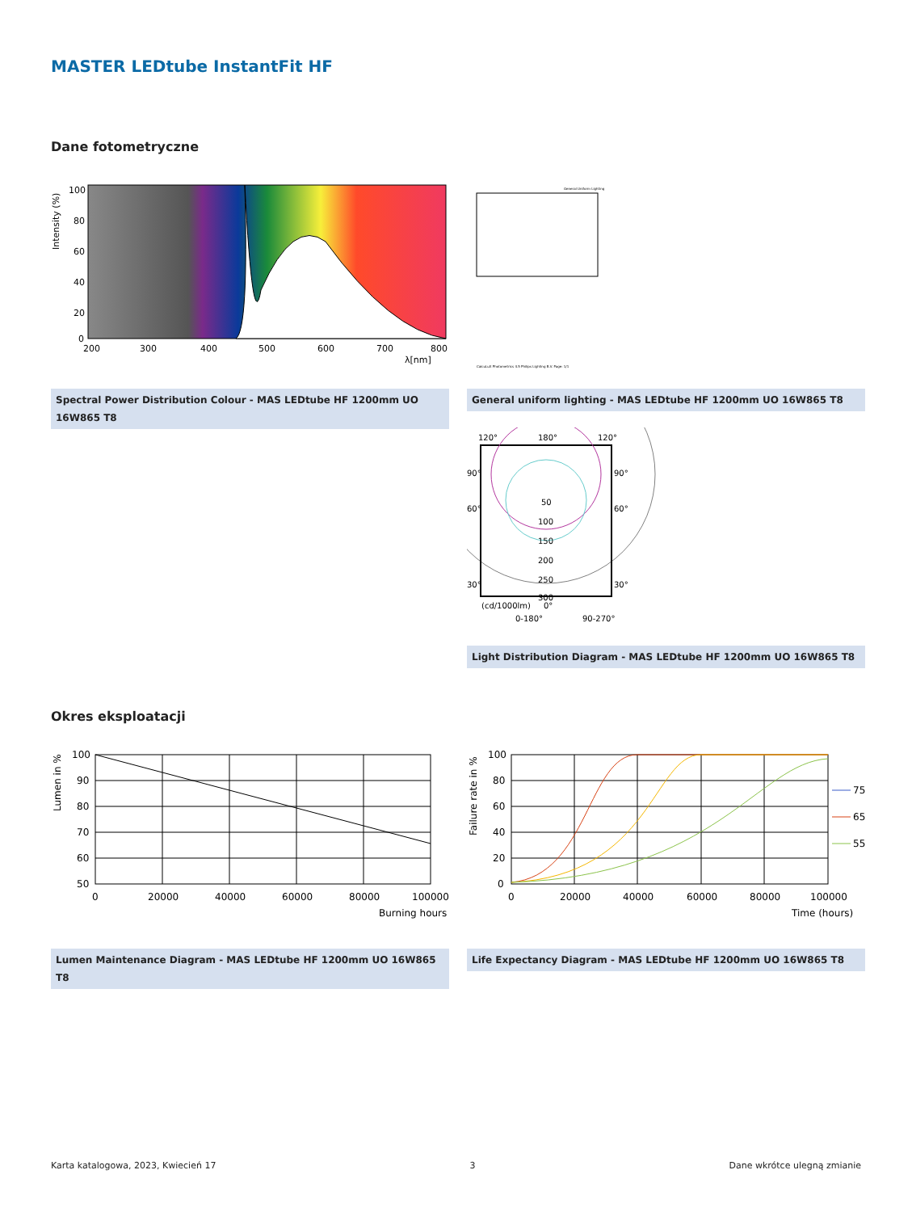MASTER LEDtube InstantFit HF
Dane fotometryczne
100
80
60
40
20
0
200
300
400
500
600
700
800
λ[nm]
Intensity (%)
Spectral Power Distribution Colour - MAS LEDtube HF 1200mm UO 16W865 T8
General Uniform Lighting
CalcuLuX Photometrics 4.5 Philips Lighting B.V. Page: 1/1
General uniform lighting - MAS LEDtube HF 1200mm UO 16W865 T8
120°
180°
120°
90°
90°
60°
60°
30°
30°
50
100
150
200
250
300
(cd/1000lm)
0°
0-180°
90-270°
Light Distribution Diagram - MAS LEDtube HF 1200mm UO 16W865 T8
Okres eksploatacji
100
90
80
70
60
50
0
20000
40000
60000
80000
100000
Burning hours
Lumen in %
Lumen Maintenance Diagram - MAS LEDtube HF 1200mm UO 16W865 T8
100
80
60
40
20
0
0
20000
40000
60000
80000
100000
Time (hours)
Failure rate in %
75
65
55
Life Expectancy Diagram - MAS LEDtube HF 1200mm UO 16W865 T8
Karta katalogowa, 2023, Kwiecień 17 3 Dane wkrótce ulegną zmianie